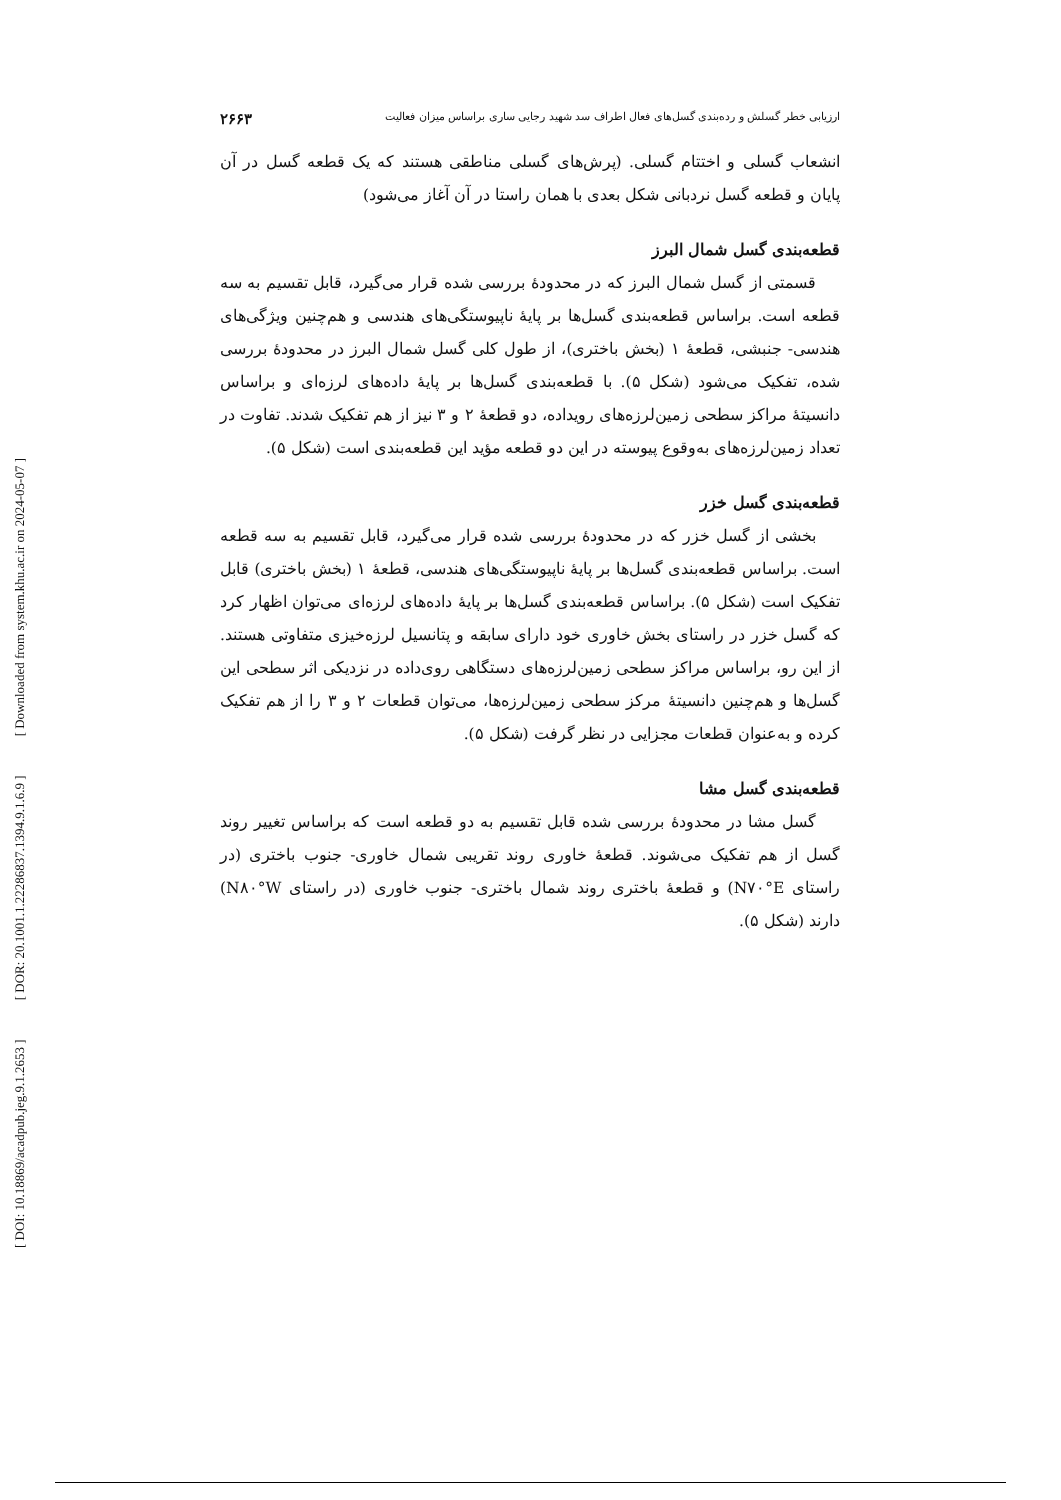[ DOI: 10.18869/acadpub.jeg.9.1.2653 ] [ DOR: 20.1001.1.22286837.1394.9.1.6.9 ] [ Downloaded from system.khu.ac.ir on 2024-05-07 ]
ارزیابی خطر گسلش و رده‌بندی گسل‌های فعال اطراف سد شهید رجایی ساری براساس میزان فعالیت ۲۶۶۳
انشعاب گسلی و اختتام گسلی. (پرش‌های گسلی مناطقی هستند که یک قطعه گسل در آن پایان و قطعه گسل نردبانی شکل بعدی با همان راستا در آن آغاز می‌شود)
قطعه‌بندی گسل شمال البرز
قسمتی از گسل شمال البرز که در محدودهٔ بررسی شده قرار می‌گیرد، قابل تقسیم به سه قطعه است. براساس قطعه‌بندی گسل‌ها بر پایهٔ ناپیوستگی‌های هندسی و هم‌چنین ویژگی‌های هندسی- جنبشی، قطعهٔ ۱ (بخش باختری)، از طول کلی گسل شمال البرز در محدودهٔ بررسی شده، تفکیک می‌شود (شکل ۵). با قطعه‌بندی گسل‌ها بر پایهٔ داده‌های لرزه‌ای و براساس دانسیتهٔ مراکز سطحی زمین‌لرزه‌های رویداده، دو قطعهٔ ۲ و ۳ نیز از هم تفکیک شدند. تفاوت در تعداد زمین‌لرزه‌های به‌وقوع پیوسته در این دو قطعه مؤید این قطعه‌بندی است (شکل ۵).
قطعه‌بندی گسل خزر
بخشی از گسل خزر که در محدودهٔ بررسی شده قرار می‌گیرد، قابل تقسیم به سه قطعه است. براساس قطعه‌بندی گسل‌ها بر پایهٔ ناپیوستگی‌های هندسی، قطعهٔ ۱ (بخش باختری) قابل تفکیک است (شکل ۵). براساس قطعه‌بندی گسل‌ها بر پایهٔ داده‌های لرزه‌ای می‌توان اظهار کرد که گسل خزر در راستای بخش خاوری خود دارای سابقه و پتانسیل لرزه‌خیزی متفاوتی هستند. از این رو، براساس مراکز سطحی زمین‌لرزه‌های دستگاهی روی‌داده در نزدیکی اثر سطحی این گسل‌ها و هم‌چنین دانسیتهٔ مرکز سطحی زمین‌لرزه‌ها، می‌توان قطعات ۲ و ۳ را از هم تفکیک کرده و به‌عنوان قطعات مجزایی در نظر گرفت (شکل ۵).
قطعه‌بندی گسل مشا
گسل مشا در محدودهٔ بررسی شده قابل تقسیم به دو قطعه است که براساس تغییر روند گسل از هم تفکیک می‌شوند. قطعهٔ خاوری روند تقریبی شمال خاوری- جنوب باختری (در راستای N۷۰°E) و قطعهٔ باختری روند شمال باختری- جنوب خاوری (در راستای N۸۰°W) دارند (شکل ۵).